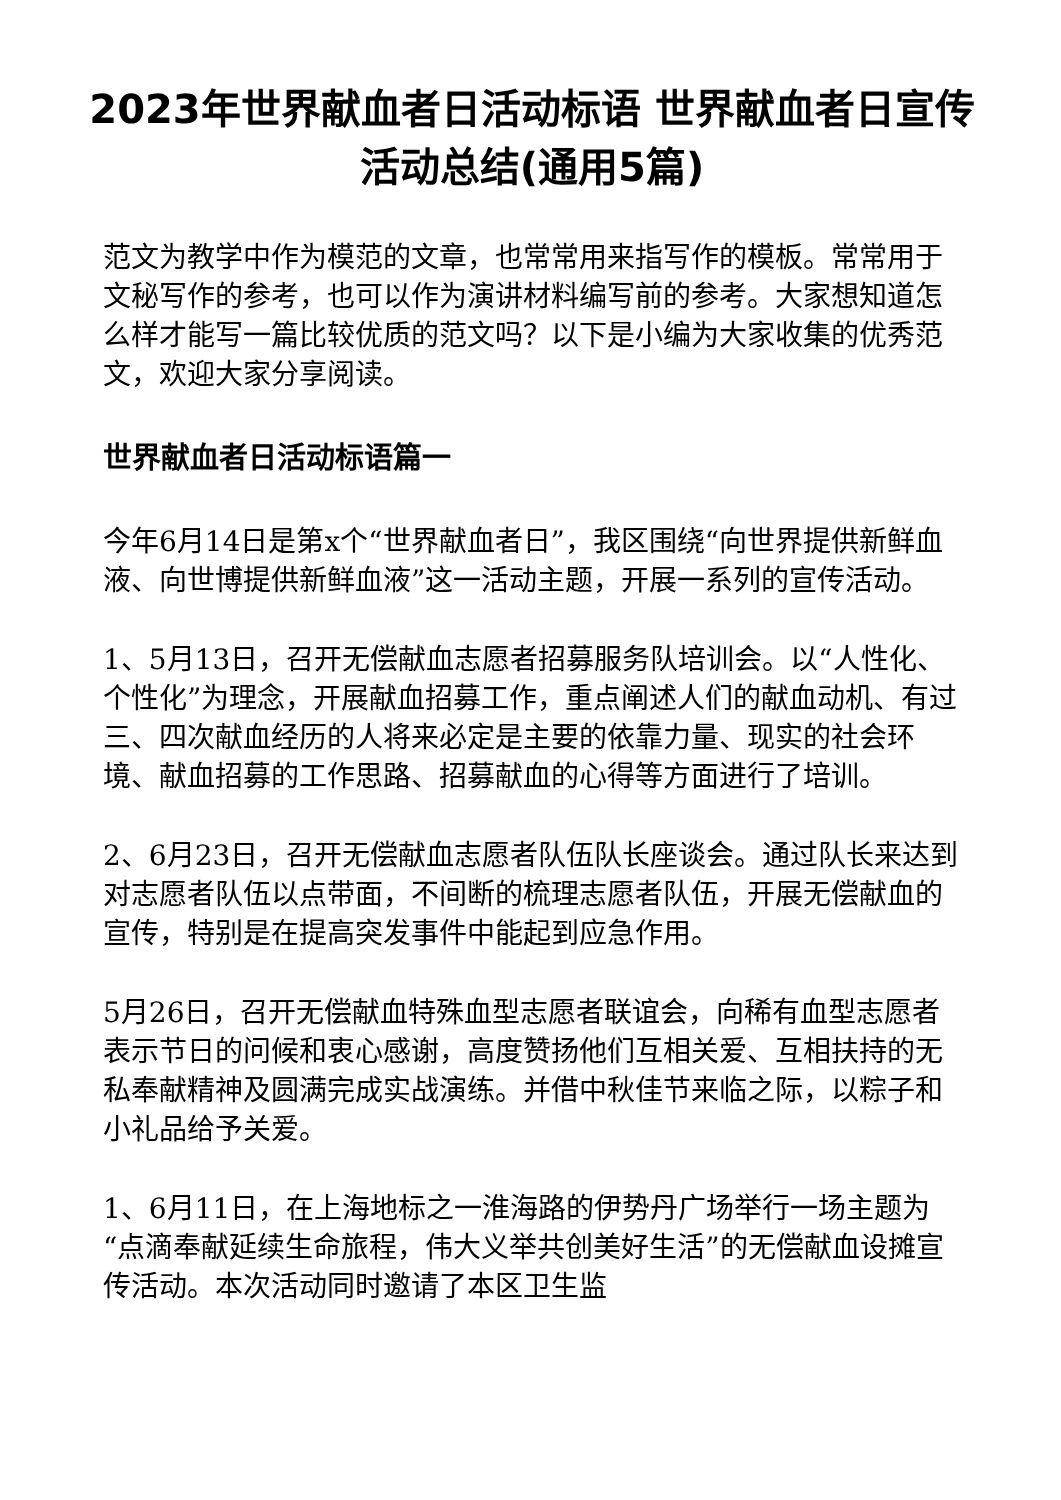2023年世界献血者日活动标语 世界献血者日宣传活动总结(通用5篇)
范文为教学中作为模范的文章，也常常用来指写作的模板。常常用于文秘写作的参考，也可以作为演讲材料编写前的参考。大家想知道怎么样才能写一篇比较优质的范文吗？以下是小编为大家收集的优秀范文，欢迎大家分享阅读。
世界献血者日活动标语篇一
今年6月14日是第x个“世界献血者日”，我区围绕“向世界提供新鲜血液、向世博提供新鲜血液”这一活动主题，开展一系列的宣传活动。
1、5月13日，召开无偿献血志愿者招募服务队培训会。以“人性化、个性化”为理念，开展献血招募工作，重点阐述人们的献血动机、有过三、四次献血经历的人将来必定是主要的依靠力量、现实的社会环境、献血招募的工作思路、招募献血的心得等方面进行了培训。
2、6月23日，召开无偿献血志愿者队伍队长座谈会。通过队长来达到对志愿者队伍以点带面，不间断的梳理志愿者队伍，开展无偿献血的宣传，特别是在提高突发事件中能起到应急作用。
5月26日，召开无偿献血特殊血型志愿者联谊会，向稀有血型志愿者表示节日的问候和衷心感谢，高度赞扬他们互相关爱、互相扶持的无私奉献精神及圆满完成实战演练。并借中秋佳节来临之际，以粽子和小礼品给予关爱。
1、6月11日，在上海地标之一淮海路的伊势丹广场举行一场主题为“点滴奉献延续生命旅程，伟大义举共创美好生活”的无偿献血设摊宣传活动。本次活动同时邀请了本区卫生监